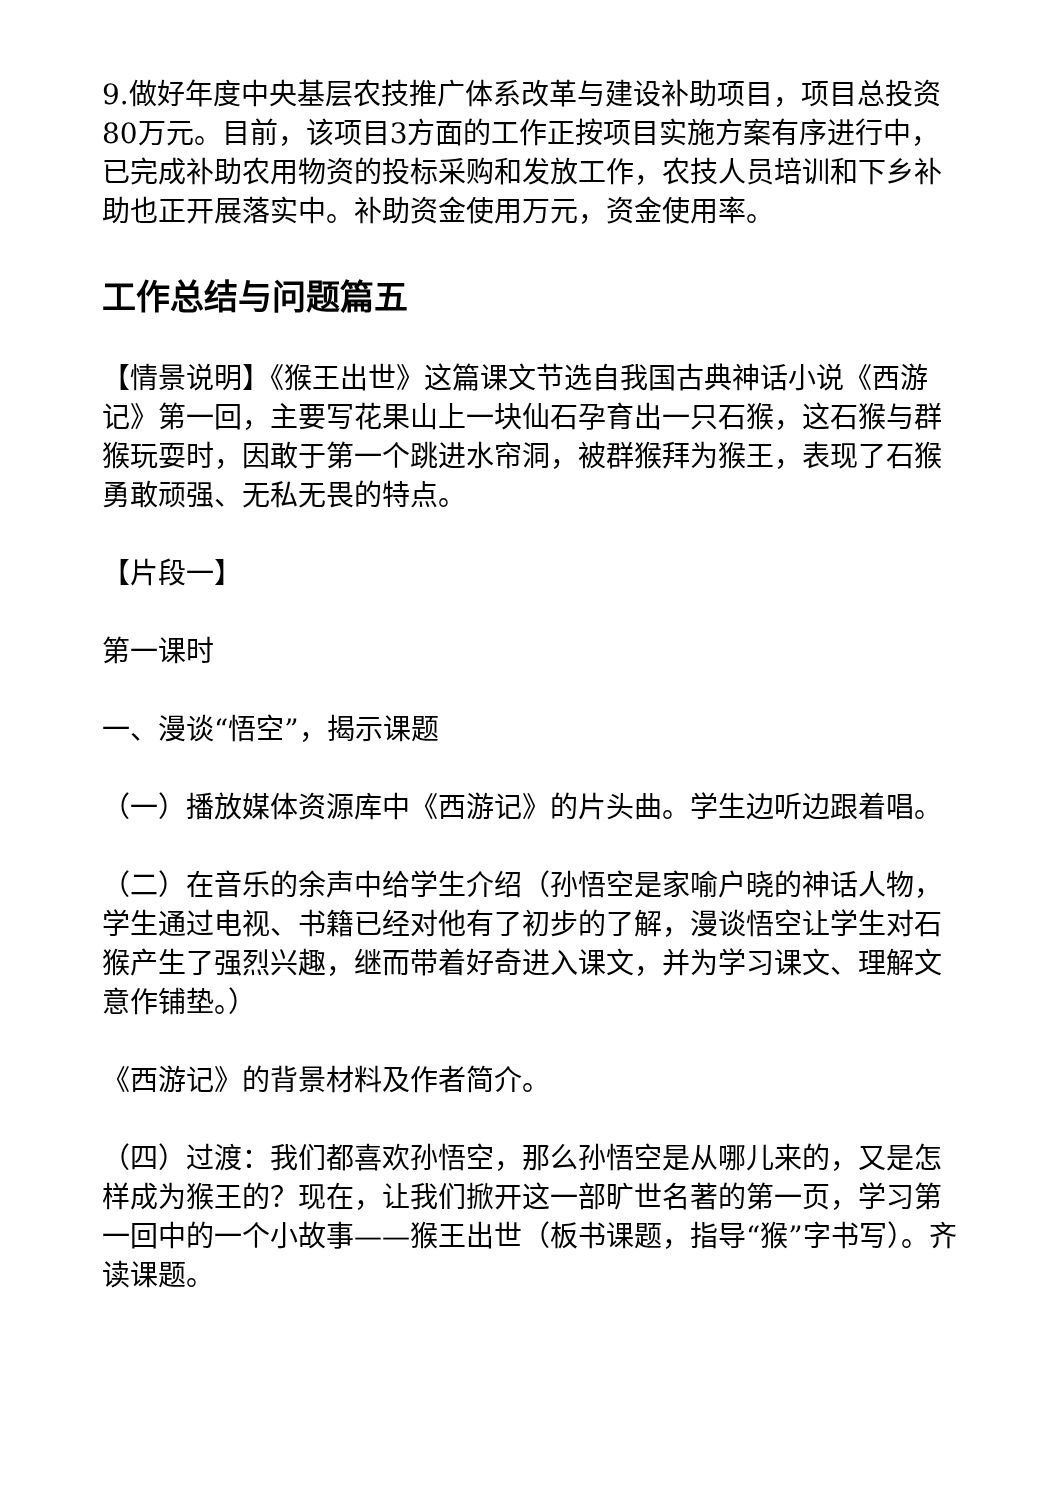9.做好年度中央基层农技推广体系改革与建设补助项目，项目总投资80万元。目前，该项目3方面的工作正按项目实施方案有序进行中，已完成补助农用物资的投标采购和发放工作，农技人员培训和下乡补助也正开展落实中。补助资金使用万元，资金使用率。
工作总结与问题篇五
【情景说明】《猴王出世》这篇课文节选自我国古典神话小说《西游记》第一回，主要写花果山上一块仙石孕育出一只石猴，这石猴与群猴玩耍时，因敢于第一个跳进水帘洞，被群猴拜为猴王，表现了石猴勇敢顽强、无私无畏的特点。
【片段一】
第一课时
一、漫谈“悟空”，揭示课题
（一）播放媒体资源库中《西游记》的片头曲。学生边听边跟着唱。
（二）在音乐的余声中给学生介绍（孙悟空是家喻户晓的神话人物，学生通过电视、书籍已经对他有了初步的了解，漫谈悟空让学生对石猴产生了强烈兴趣，继而带着好奇进入课文，并为学习课文、理解文意作铺垫。）
《西游记》的背景材料及作者简介。
（四）过渡：我们都喜欢孙悟空，那么孙悟空是从哪儿来的，又是怎样成为猴王的？现在，让我们掀开这一部旷世名著的第一页，学习第一回中的一个小故事——猴王出世（板书课题，指导“猴”字书写）。齐读课题。